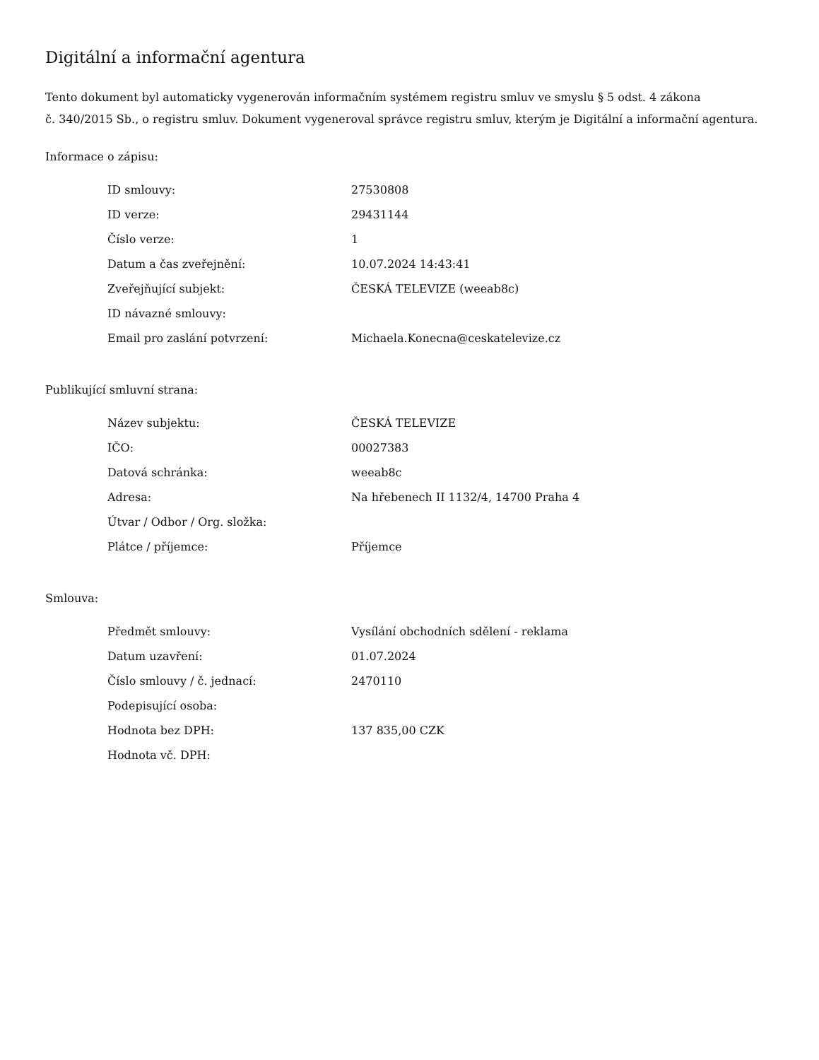Digitální a informační agentura
Tento dokument byl automaticky vygenerován informačním systémem registru smluv ve smyslu § 5 odst. 4 zákona
č. 340/2015 Sb., o registru smluv. Dokument vygeneroval správce registru smluv, kterým je Digitální a informační agentura.
Informace o zápisu:
| ID smlouvy: | 27530808 |
| ID verze: | 29431144 |
| Číslo verze: | 1 |
| Datum a čas zveřejnění: | 10.07.2024 14:43:41 |
| Zveřejňující subjekt: | ČESKÁ TELEVIZE (weeab8c) |
| ID návazné smlouvy: | |
| Email pro zaslání potvrzení: | Michaela.Konecna@ceskatelevize.cz |
Publikující smluvní strana:
| Název subjektu: | ČESKÁ TELEVIZE |
| IČO: | 00027383 |
| Datová schránka: | weeab8c |
| Adresa: | Na hřebenech II 1132/4, 14700 Praha 4 |
| Útvar / Odbor / Org. složka: | |
| Plátce / příjemce: | Příjemce |
Smlouva:
| Předmět smlouvy: | Vysílání obchodních sdělení - reklama |
| Datum uzavření: | 01.07.2024 |
| Číslo smlouvy / č. jednací: | 2470110 |
| Podepisující osoba: | |
| Hodnota bez DPH: | 137 835,00 CZK |
| Hodnota vč. DPH: | |